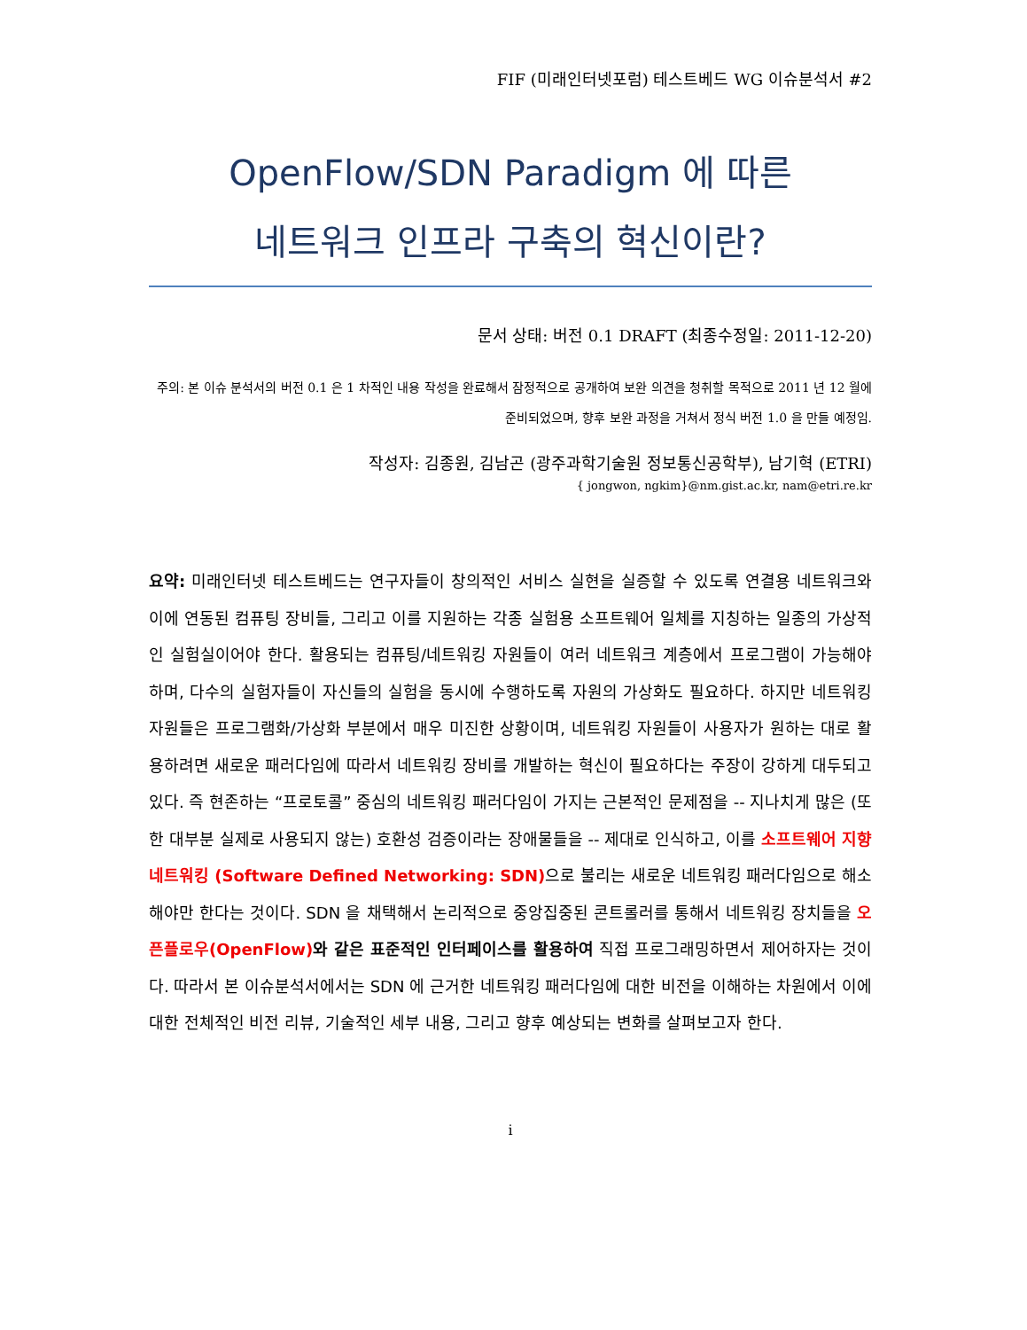FIF (미래인터넷포럼) 테스트베드 WG 이슈분석서 #2
OpenFlow/SDN Paradigm 에 따른
네트워크 인프라 구축의 혁신이란?
문서 상태: 버전 0.1 DRAFT (최종수정일: 2011-12-20)
주의: 본 이슈 분석서의 버전 0.1 은 1 차적인 내용 작성을 완료해서 잠정적으로 공개하여 보완 의견을 청취할 목적으로 2011 년 12 월에 준비되었으며, 향후 보완 과정을 거쳐서 정식 버전 1.0 을 만들 예정임.
작성자: 김종원, 김남곤 (광주과학기술원 정보통신공학부), 남기혁 (ETRI)
{ jongwon, ngkim}@nm.gist.ac.kr, nam@etri.re.kr
요약: 미래인터넷 테스트베드는 연구자들이 창의적인 서비스 실현을 실증할 수 있도록 연결용 네트워크와 이에 연동된 컴퓨팅 장비들, 그리고 이를 지원하는 각종 실험용 소프트웨어 일체를 지칭하는 일종의 가상적인 실험실이어야 한다. 활용되는 컴퓨팅/네트워킹 자원들이 여러 네트워크 계층에서 프로그램이 가능해야 하며, 다수의 실험자들이 자신들의 실험을 동시에 수행하도록 자원의 가상화도 필요하다. 하지만 네트워킹 자원들은 프로그램화/가상화 부분에서 매우 미진한 상황이며, 네트워킹 자원들이 사용자가 원하는 대로 활용하려면 새로운 패러다임에 따라서 네트워킹 장비를 개발하는 혁신이 필요하다는 주장이 강하게 대두되고 있다. 즉 현존하는 “프로토콜” 중심의 네트워킹 패러다임이 가지는 근본적인 문제점을 -- 지나치게 많은 (또한 대부분 실제로 사용되지 않는) 호환성 검증이라는 장애물들을 -- 제대로 인식하고, 이를 소프트웨어 지향 네트워킹 (Software Defined Networking: SDN) 으로 불리는 새로운 네트워킹 패러다임으로 해소해야만 한다는 것이다. SDN 을 채택해서 논리적으로 중앙집중된 콘트롤러를 통해서 네트워킹 장치들을 오픈플로우(OpenFlow) 와 같은 표준적인 인터페이스를 활용하여 직접 프로그래밍하면서 제어하자는 것이다. 따라서 본 이슈분석서에서는 SDN 에 근거한 네트워킹 패러다임에 대한 비전을 이해하는 차원에서 이에 대한 전체적인 비전 리뷰, 기술적인 세부 내용, 그리고 향후 예상되는 변화를 살펴보고자 한다.
i